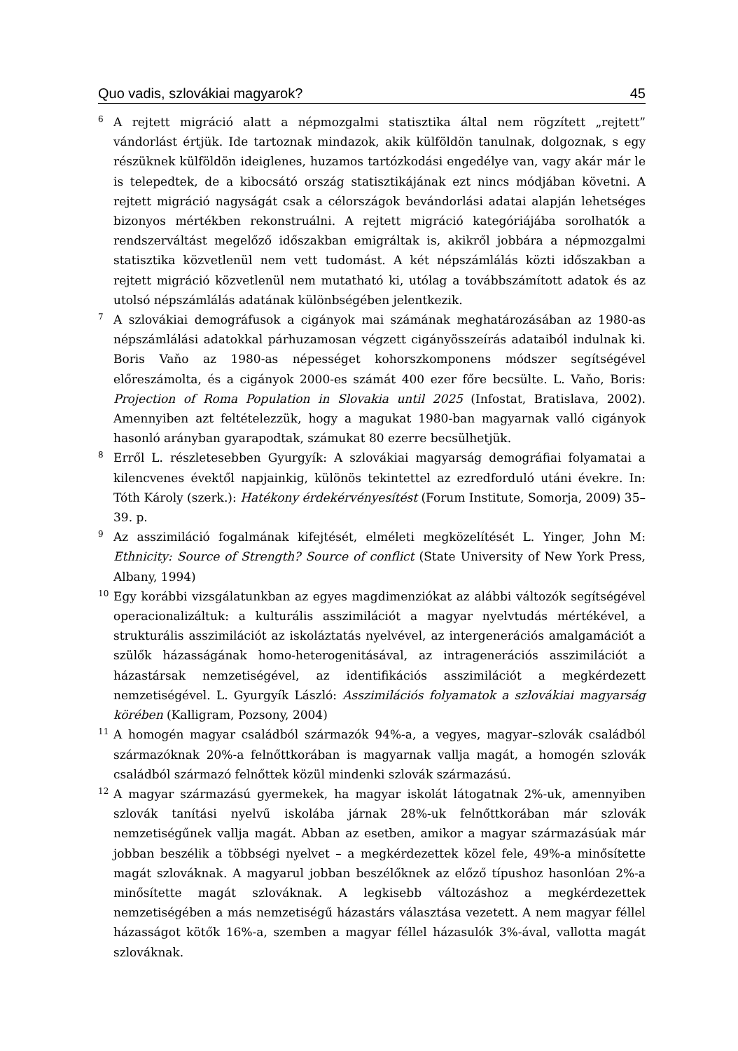Quo vadis, szlovákiai magyarok? 45
<sup>6</sup>
A rejtett migráció alatt a népmozgalmi statisztika által nem rögzített „rejtett” vándorlást értjük. Ide tartoznak mindazok, akik külföldön tanulnak, dolgoznak, s egy részüknek külföldön ideiglenes, huzamos tartózkodási engedélye van, vagy akár már le is telepedtek, de a kibocsátó ország statisztikájának ezt nincs módjában követni. A rejtett migráció nagyságát csak a célországok bevándorlási adatai alapján lehetséges bizonyos mértékben rekonstruálni. A rejtett migráció kategóriájába sorolhatók a rendszerváltást megelőző időszakban emigráltak is, akikről jobbára a népmozgalmi statisztika közvetlenül nem vett tudomást. A két népszámlálás közti időszakban a rejtett migráció közvetlenül nem mutatható ki, utólag a továbbszámított adatok és az utolsó népszámlálás adatának különbségében jelentkezik.
<sup>7</sup>
A szlovákiai demográfusok a cigányok mai számának meghatározásában az 1980-as népszámlálási adatokkal párhuzamosan végzett cigányösszeírás adataiból indulnak ki. Boris Vaňo az 1980-as népességet kohorszkomponens módszer segítségével előreszámolta, és a cigányok 2000-es számát 400 ezer főre becsülte. L. Vaňo, Boris: Projection of Roma Population in Slovakia until 2025 (Infostat, Bratislava, 2002). Amennyiben azt feltételezzük, hogy a magukat 1980-ban magyarnak valló cigányok hasonló arányban gyarapodtak, számukat 80 ezerre becsülhetjük.
<sup>8</sup>
Erről L. részletesebben Gyurgyík: A szlovákiai magyarság demográfiai folyamatai a kilencvenes évektől napjainkig, különös tekintettel az ezredforduló utáni évekre. In: Tóth Károly (szerk.): Hatékony érdekérvényesítést (Forum Institute, Somorja, 2009) 35–39. p.
<sup>9</sup>
Az asszimiláció fogalmának kifejtését, elméleti megközelítését L. Yinger, John M: Ethnicity: Source of Strength? Source of conflict (State University of New York Press, Albany, 1994)
<sup>10</sup>
Egy korábbi vizsgálatunkban az egyes magdimenziókat az alábbi változók segítségével operacionalizáltuk: a kulturális asszimilációt a magyar nyelvtudás mértékével, a strukturális asszimilációt az iskoláztatás nyelvével, az intergenerációs amalgamációt a szülők házasságának homo-heterogenitásával, az intragenerációs asszimilációt a házastársak nemzetiségével, az identifikációs asszimilációt a megkérdezett nemzetiségével. L. Gyurgyík László: Asszimilációs folyamatok a szlovákiai magyarság körében (Kalligram, Pozsony, 2004)
<sup>11</sup>
A homogén magyar családból származók 94%-a, a vegyes, magyar–szlovák családból származóknak 20%-a felnőttkorában is magyarnak vallja magát, a homogén szlovák családból származó felnőttek közül mindenki szlovák származású.
<sup>12</sup>
A magyar származású gyermekek, ha magyar iskolát látogatnak 2%-uk, amennyiben szlovák tanítási nyelvű iskolába járnak 28%-uk felnőttkorában már szlovák nemzetiségűnek vallja magát. Abban az esetben, amikor a magyar származásúak már jobban beszélik a többségi nyelvet – a megkérdezettek közel fele, 49%-a minősítette magát szlováknak. A magyarul jobban beszélőknek az előző típushoz hasonlóan 2%-a minősítette magát szlováknak. A legkisebb változáshoz a megkérdezettek nemzetiségében a más nemzetiségű házastárs választása vezetett. A nem magyar féllel házasságot kötők 16%-a, szemben a magyar féllel házasulók 3%-ával, vallotta magát szlováknak.